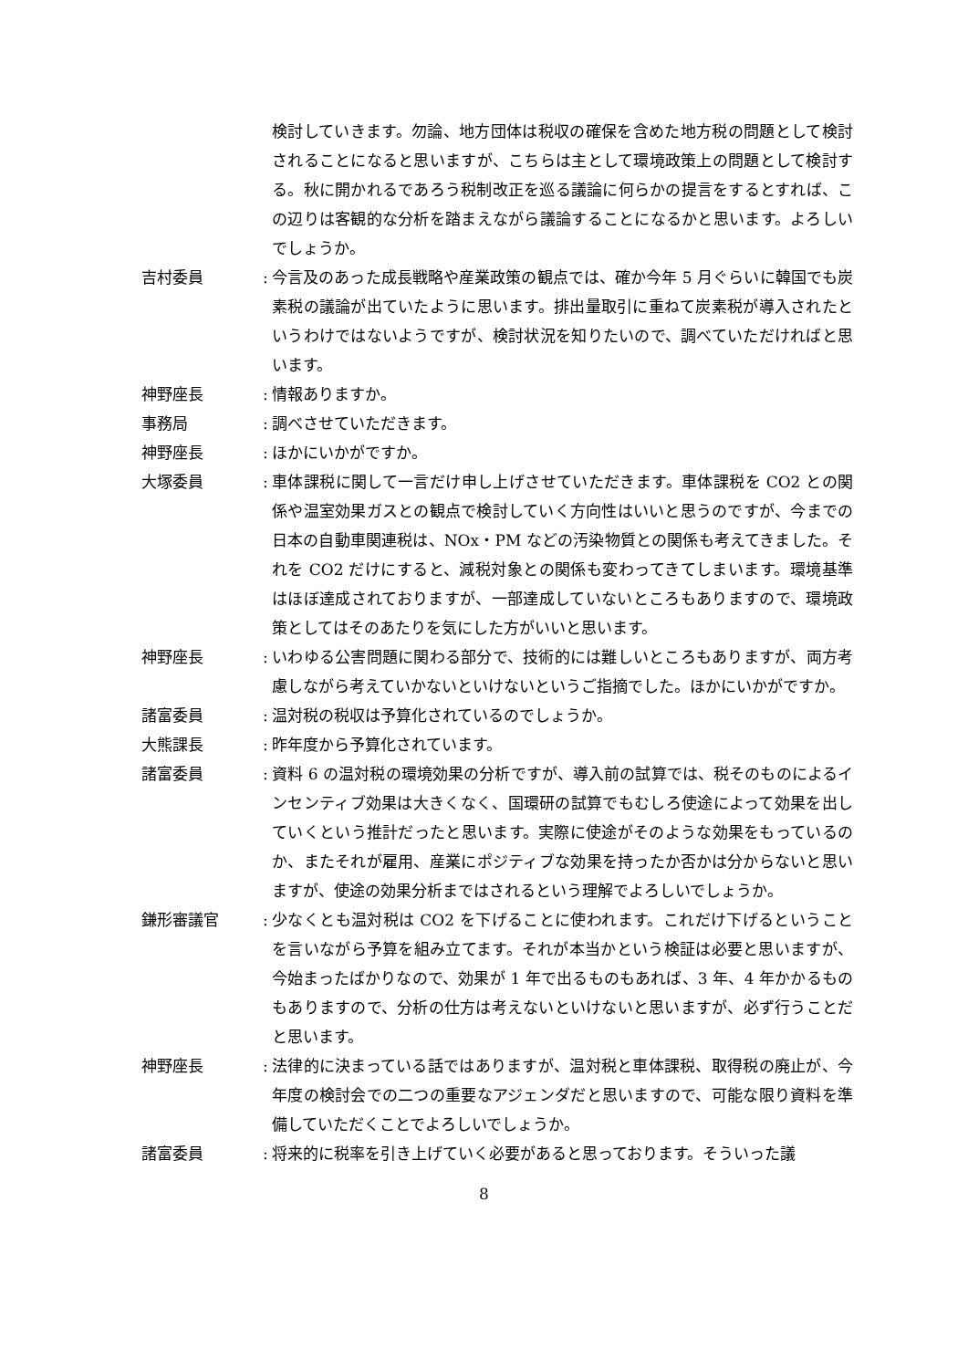検討していきます。勿論、地方団体は税収の確保を含めた地方税の問題として検討されることになると思いますが、こちらは主として環境政策上の問題として検討する。秋に開かれるであろう税制改正を巡る議論に何らかの提言をするとすれば、この辺りは客観的な分析を踏まえながら議論することになるかと思います。よろしいでしょうか。
吉村委員 :
今言及のあった成長戦略や産業政策の観点では、確か今年 5 月ぐらいに韓国でも炭素税の議論が出ていたように思います。排出量取引に重ねて炭素税が導入されたというわけではないようですが、検討状況を知りたいので、調べていただければと思います。
神野座長 :
情報ありますか。
事務局 :
調べさせていただきます。
神野座長 :
ほかにいかがですか。
大塚委員 :
車体課税に関して一言だけ申し上げさせていただきます。車体課税を CO2 との関係や温室効果ガスとの観点で検討していく方向性はいいと思うのですが、今までの日本の自動車関連税は、NOx・PM などの汚染物質との関係も考えてきました。それを CO2 だけにすると、減税対象との関係も変わってきてしまいます。環境基準はほぼ達成されておりますが、一部達成していないところもありますので、環境政策としてはそのあたりを気にした方がいいと思います。
神野座長 :
いわゆる公害問題に関わる部分で、技術的には難しいところもありますが、両方考慮しながら考えていかないといけないというご指摘でした。ほかにいかがですか。
諸富委員 :
温対税の税収は予算化されているのでしょうか。
大熊課長 :
昨年度から予算化されています。
諸富委員 :
資料 6 の温対税の環境効果の分析ですが、導入前の試算では、税そのものによるインセンティブ効果は大きくなく、国環研の試算でもむしろ使途によって効果を出していくという推計だったと思います。実際に使途がそのような効果をもっているのか、またそれが雇用、産業にポジティブな効果を持ったか否かは分からないと思いますが、使途の効果分析まではされるという理解でよろしいでしょうか。
鎌形審議官 :
少なくとも温対税は CO2 を下げることに使われます。これだけ下げるということを言いながら予算を組み立てます。それが本当かという検証は必要と思いますが、今始まったばかりなので、効果が 1 年で出るものもあれば、3 年、4 年かかるものもありますので、分析の仕方は考えないといけないと思いますが、必ず行うことだと思います。
神野座長 :
法律的に決まっている話ではありますが、温対税と車体課税、取得税の廃止が、今年度の検討会での二つの重要なアジェンダだと思いますので、可能な限り資料を準備していただくことでよろしいでしょうか。
諸富委員 :
将来的に税率を引き上げていく必要があると思っております。そういった議
8